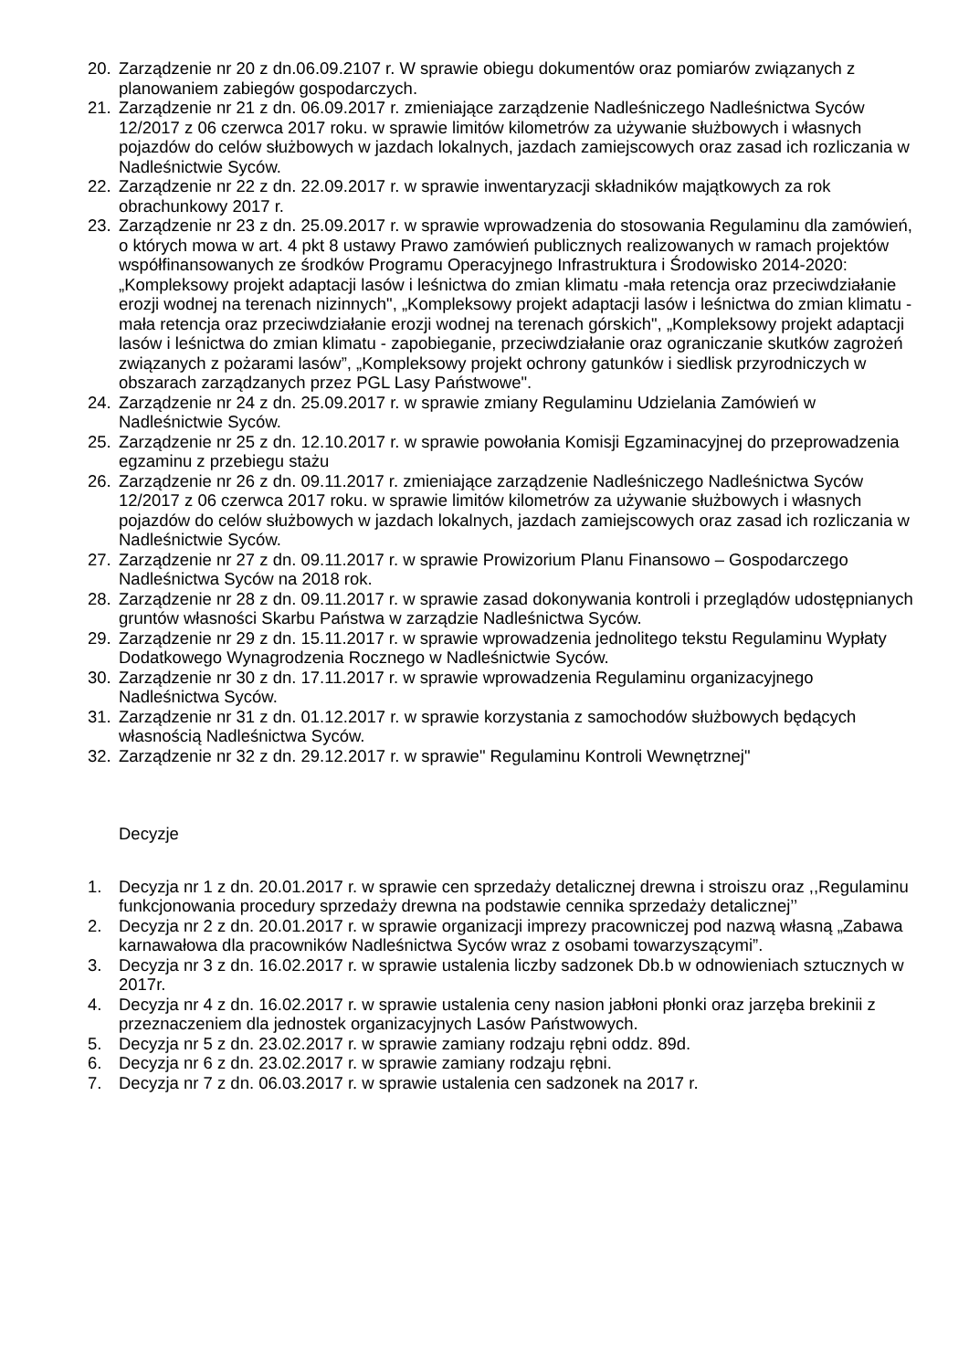20. Zarządzenie nr 20 z dn.06.09.2107 r. W sprawie obiegu dokumentów oraz pomiarów związanych z planowaniem zabiegów gospodarczych.
21. Zarządzenie nr 21 z dn. 06.09.2017 r. zmieniające zarządzenie Nadleśniczego Nadleśnictwa Syców 12/2017 z 06 czerwca 2017 roku. w sprawie limitów kilometrów za używanie służbowych i własnych pojazdów do celów służbowych w jazdach lokalnych, jazdach zamiejscowych oraz zasad ich rozliczania w Nadleśnictwie Syców.
22. Zarządzenie nr 22 z dn. 22.09.2017 r. w sprawie inwentaryzacji składników majątkowych za rok obrachunkowy 2017 r.
23. Zarządzenie nr 23 z dn. 25.09.2017 r. w sprawie wprowadzenia do stosowania Regulaminu dla zamówień, o których mowa w art. 4 pkt 8 ustawy Prawo zamówień publicznych realizowanych w ramach projektów współfinansowanych ze środków Programu Operacyjnego Infrastruktura i Środowisko 2014-2020: „Kompleksowy projekt adaptacji lasów i leśnictwa do zmian klimatu -mała retencja oraz przeciwdziałanie erozji wodnej na terenach nizinnych", „Kompleksowy projekt adaptacji lasów i leśnictwa do zmian klimatu - mała retencja oraz przeciwdziałanie erozji wodnej na terenach górskich", „Kompleksowy projekt adaptacji lasów i leśnictwa do zmian klimatu - zapobieganie, przeciwdziałanie oraz ograniczanie skutków zagrożeń związanych z pożarami lasów”, „Kompleksowy projekt ochrony gatunków i siedlisk przyrodniczych w obszarach zarządzanych przez PGL Lasy Państwowe".
24. Zarządzenie nr 24 z dn. 25.09.2017 r. w sprawie zmiany Regulaminu Udzielania Zamówień w Nadleśnictwie Syców.
25. Zarządzenie nr 25 z dn. 12.10.2017 r. w sprawie powołania Komisji Egzaminacyjnej do przeprowadzenia egzaminu z przebiegu stażu
26. Zarządzenie nr 26 z dn. 09.11.2017 r. zmieniające zarządzenie Nadleśniczego Nadleśnictwa Syców 12/2017 z 06 czerwca 2017 roku. w sprawie limitów kilometrów za używanie służbowych i własnych pojazdów do celów służbowych w jazdach lokalnych, jazdach zamiejscowych oraz zasad ich rozliczania w Nadleśnictwie Syców.
27. Zarządzenie nr 27 z dn. 09.11.2017 r. w sprawie Prowizorium Planu Finansowo – Gospodarczego Nadleśnictwa Syców na 2018 rok.
28. Zarządzenie nr 28 z dn. 09.11.2017 r. w sprawie zasad dokonywania kontroli i przeglądów udostępnianych gruntów własności Skarbu Państwa w zarządzie Nadleśnictwa Syców.
29. Zarządzenie nr 29 z dn. 15.11.2017 r. w sprawie wprowadzenia jednolitego tekstu Regulaminu Wypłaty Dodatkowego Wynagrodzenia Rocznego w Nadleśnictwie Syców.
30. Zarządzenie nr 30 z dn. 17.11.2017 r. w sprawie wprowadzenia Regulaminu organizacyjnego Nadleśnictwa Syców.
31. Zarządzenie nr 31 z dn. 01.12.2017 r. w sprawie korzystania z samochodów służbowych będących własnością Nadleśnictwa Syców.
32. Zarządzenie nr 32 z dn. 29.12.2017 r. w sprawie" Regulaminu Kontroli Wewnętrznej"
Decyzje
1. Decyzja nr 1 z dn. 20.01.2017 r. w sprawie cen sprzedaży detalicznej drewna i stroiszu oraz ,,Regulaminu funkcjonowania procedury sprzedaży drewna na podstawie cennika sprzedaży detalicznej’’
2. Decyzja nr 2 z dn. 20.01.2017 r. w sprawie organizacji imprezy pracowniczej pod nazwą własną „Zabawa karnawałowa dla pracowników Nadleśnictwa Syców wraz z osobami towarzyszącymi”.
3. Decyzja nr 3 z dn. 16.02.2017 r. w sprawie ustalenia liczby sadzonek Db.b w odnowieniach sztucznych w 2017r.
4. Decyzja nr 4 z dn. 16.02.2017 r. w sprawie ustalenia ceny nasion jabłoni płonki oraz jarzęba brekinii z przeznaczeniem dla jednostek organizacyjnych Lasów Państwowych.
5. Decyzja nr 5 z dn. 23.02.2017 r. w sprawie zamiany rodzaju rębni oddz. 89d.
6. Decyzja nr 6 z dn. 23.02.2017 r. w sprawie zamiany rodzaju rębni.
7. Decyzja nr 7 z dn. 06.03.2017 r. w sprawie ustalenia cen sadzonek na 2017 r.